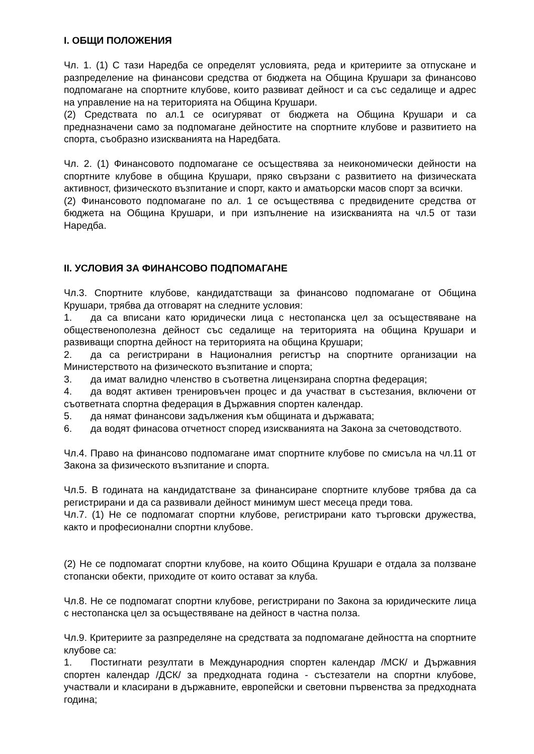I. ОБЩИ ПОЛОЖЕНИЯ
Чл. 1. (1) С тази Наредба се определят условията, реда и критериите за отпускане и разпределение на финансови средства от бюджета на Община Крушари за финансово подпомагане на спортните клубове, които развиват дейност и са със седалище и адрес на управление на на територията на Община Крушари.
(2) Средствата по ал.1 се осигуряват от бюджета на Община Крушари и са предназначени само за подпомагане дейностите на спортните клубове и развитието на спорта, съобразно изискванията на Наредбата.
Чл. 2. (1) Финансовото подпомагане се осъществява за неикономически дейности на спортните клубове в община Крушари, пряко свързани с развитието на физическата активност, физическото възпитание и спорт, както и аматьорски масов спорт за всички.
(2) Финансовото подпомагане по ал. 1 се осъществява с предвидените средства от бюджета на Община Крушари, и при изпълнение на изискванията на чл.5 от тази Наредба.
II. УСЛОВИЯ ЗА ФИНАНСОВО ПОДПОМАГАНЕ
Чл.3. Спортните клубове, кандидатстващи за финансово подпомагане от Община Крушари, трябва да отговарят на следните условия:
1. да са вписани като юридически лица с нестопанска цел за осъществяване на общественополезна дейност със седалище на територията на община Крушари и развиващи спортна дейност на територията на община Крушари;
2. да са регистрирани в Националния регистър на спортните организации на Министерството на физическото възпитание и спорта;
3. да имат валидно членство в съответна лицензирана спортна федерация;
4. да водят активен тренировъчен процес и да участват в състезания, включени от съответната спортна федерация в Държавния спортен календар.
5. да нямат финансови задължения към общината и държавата;
6. да водят финасова отчетност според изискванията на Закона за счетоводството.
Чл.4. Право на финансово подпомагане имат спортните клубове по смисъла на чл.11 от Закона за физическото възпитание и спорта.
Чл.5. В годината на кандидатстване за финансиране спортните клубове трябва да са регистрирани и да са развивали дейност минимум шест месеца преди това.
Чл.7. (1) Не се подпомагат спортни клубове, регистрирани като търговски дружества, както и професионални спортни клубове.
(2) Не се подпомагат спортни клубове, на които Община Крушари е отдала за ползване стопански обекти, приходите от които остават за клуба.
Чл.8. Не се подпомагат спортни клубове, регистрирани по Закона за юридическите лица с нестопанска цел за осъществяване на дейност в частна полза.
Чл.9. Критериите за разпределяне на средствата за подпомагане дейността на спортните клубове са:
1. Постигнати резултати в Международния спортен календар /МСК/ и Държавния спортен календар /ДСК/ за предходната година - състезатели на спортни клубове, участвали и класирани в държавните, европейски и световни първенства за предходната година;